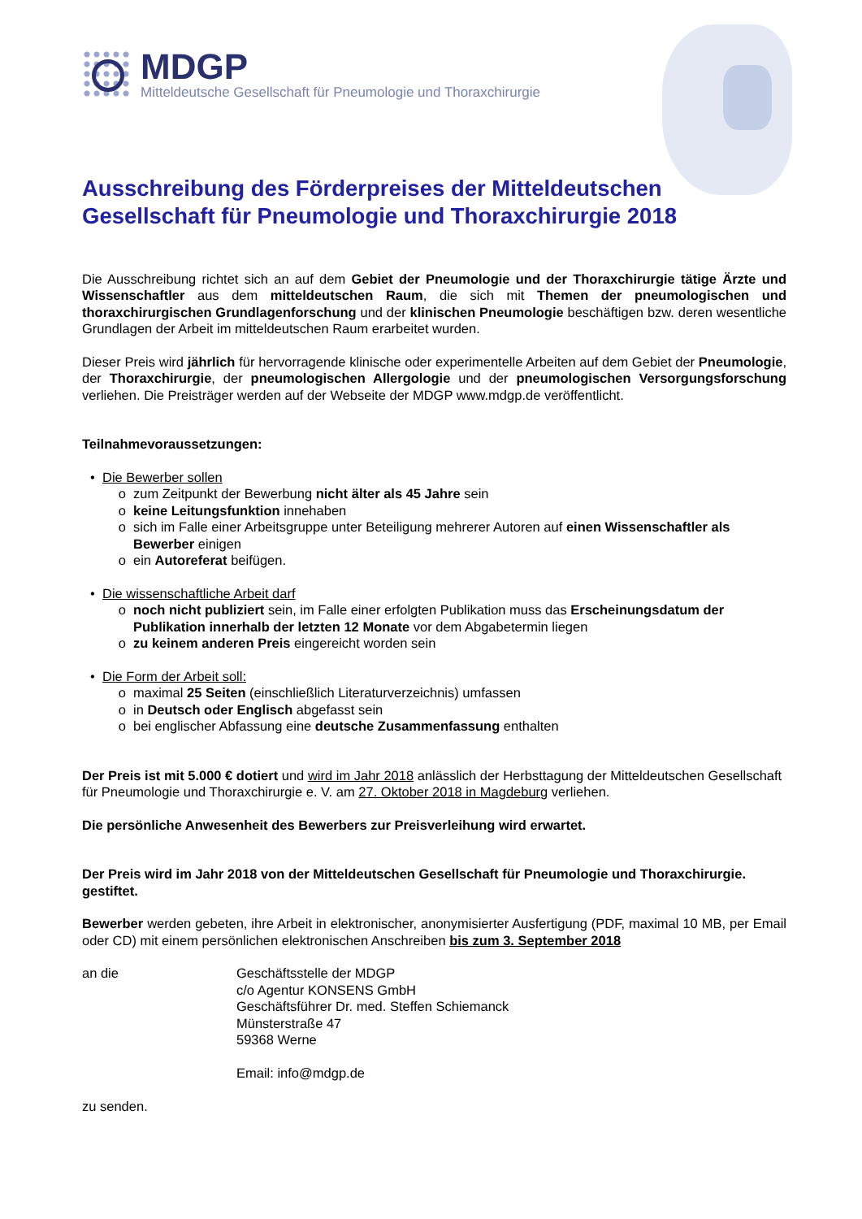MDGP
Mitteldeutsche Gesellschaft für Pneumologie und Thoraxchirurgie
Ausschreibung des Förderpreises der Mitteldeutschen Gesellschaft für Pneumologie und Thoraxchirurgie 2018
Die Ausschreibung richtet sich an auf dem Gebiet der Pneumologie und der Thoraxchirurgie tätige Ärzte und Wissenschaftler aus dem mitteldeutschen Raum, die sich mit Themen der pneumologischen und thoraxchirurgischen Grundlagenforschung und der klinischen Pneumologie beschäftigen bzw. deren wesentliche Grundlagen der Arbeit im mitteldeutschen Raum erarbeitet wurden.
Dieser Preis wird jährlich für hervorragende klinische oder experimentelle Arbeiten auf dem Gebiet der Pneumologie, der Thoraxchirurgie, der pneumologischen Allergologie und der pneumologischen Versorgungsforschung verliehen. Die Preisträger werden auf der Webseite der MDGP www.mdgp.de veröffentlicht.
Teilnahmevoraussetzungen:
Die Bewerber sollen
zum Zeitpunkt der Bewerbung nicht älter als 45 Jahre sein
keine Leitungsfunktion innehaben
sich im Falle einer Arbeitsgruppe unter Beteiligung mehrerer Autoren auf einen Wissenschaftler als Bewerber einigen
ein Autoreferat beifügen.
Die wissenschaftliche Arbeit darf
noch nicht publiziert sein, im Falle einer erfolgten Publikation muss das Erscheinungsdatum der Publikation innerhalb der letzten 12 Monate vor dem Abgabetermin liegen
zu keinem anderen Preis eingereicht worden sein
Die Form der Arbeit soll:
maximal 25 Seiten (einschließlich Literaturverzeichnis) umfassen
in Deutsch oder Englisch abgefasst sein
bei englischer Abfassung eine deutsche Zusammenfassung enthalten
Der Preis ist mit 5.000 € dotiert und wird im Jahr 2018 anlässlich der Herbsttagung der Mitteldeutschen Gesellschaft für Pneumologie und Thoraxchirurgie e. V. am 27. Oktober 2018 in Magdeburg verliehen.
Die persönliche Anwesenheit des Bewerbers zur Preisverleihung wird erwartet.
Der Preis wird im Jahr 2018 von der Mitteldeutschen Gesellschaft für Pneumologie und Thoraxchirurgie. gestiftet.
Bewerber werden gebeten, ihre Arbeit in elektronischer, anonymisierter Ausfertigung (PDF, maximal 10 MB, per Email oder CD) mit einem persönlichen elektronischen Anschreiben bis zum 3. September 2018
an die Geschäftsstelle der MDGP
c/o Agentur KONSENS GmbH
Geschäftsführer Dr. med. Steffen Schiemanck
Münsterstraße 47
59368 Werne
Email: info@mdgp.de
zu senden.